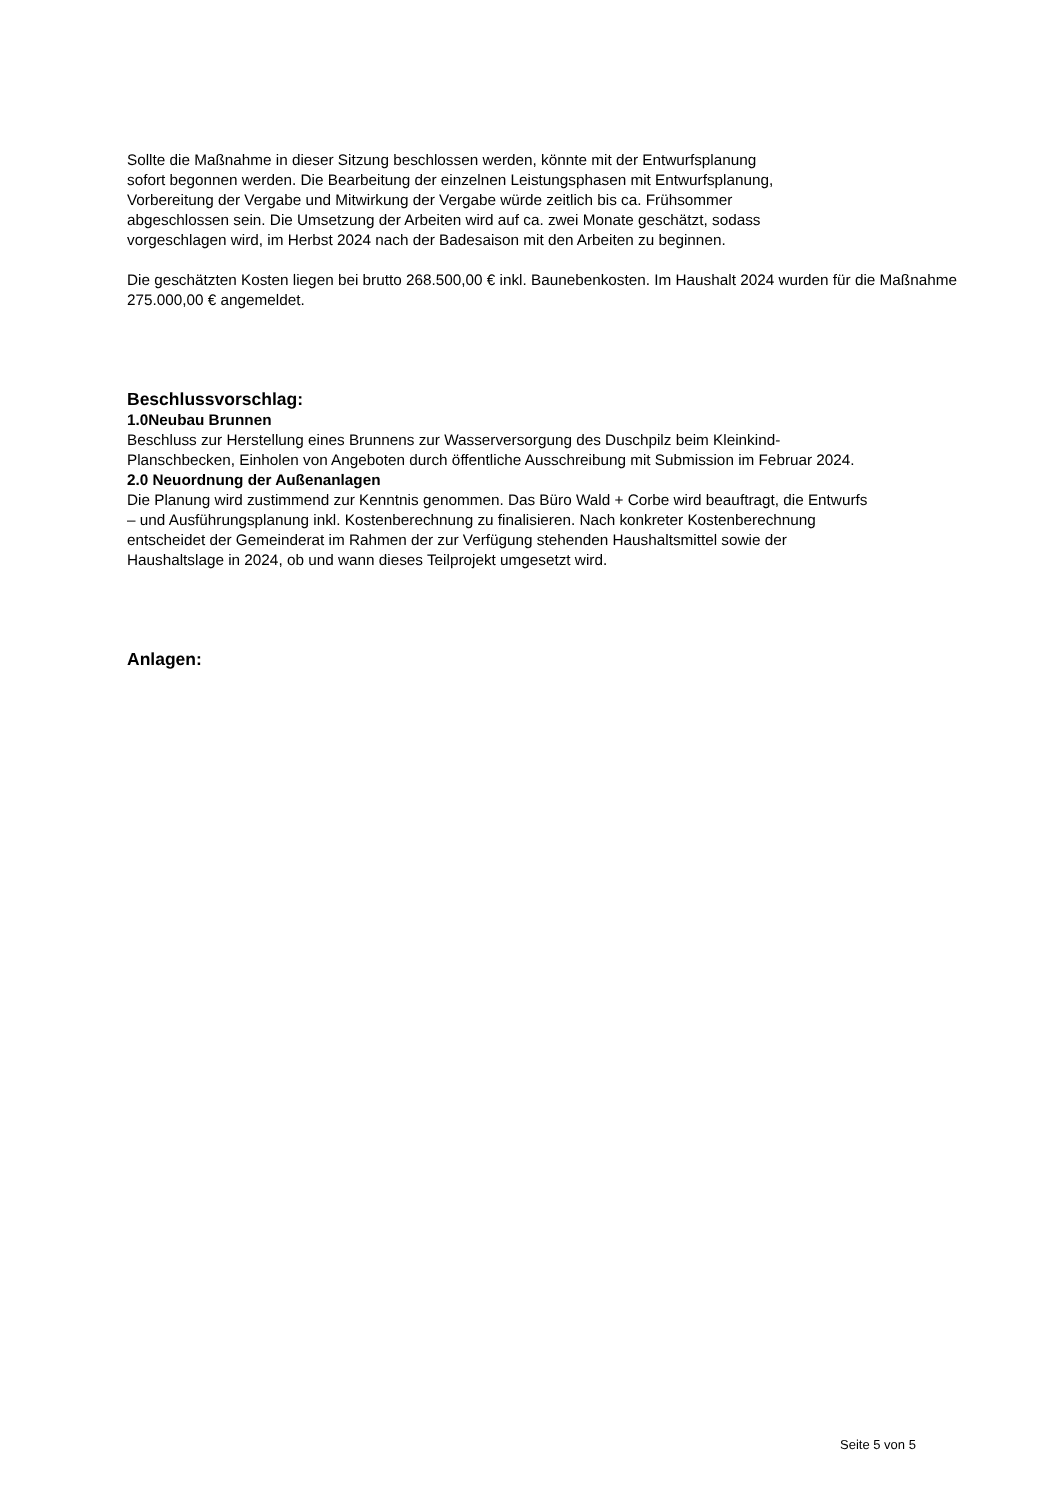Sollte die Maßnahme in dieser Sitzung beschlossen werden, könnte mit der Entwurfsplanung
sofort begonnen werden. Die Bearbeitung der einzelnen Leistungsphasen mit Entwurfsplanung,
Vorbereitung der Vergabe und Mitwirkung der Vergabe würde zeitlich bis ca. Frühsommer
abgeschlossen sein. Die Umsetzung der Arbeiten wird auf ca. zwei Monate geschätzt, sodass
vorgeschlagen wird, im Herbst 2024 nach der Badesaison mit den Arbeiten zu beginnen.
Die geschätzten Kosten liegen bei brutto 268.500,00 € inkl. Baunebenkosten. Im Haushalt 2024 wurden für die Maßnahme 275.000,00 € angemeldet.
Beschlussvorschlag:
1.0Neubau Brunnen
Beschluss zur Herstellung eines Brunnens zur Wasserversorgung des Duschpilz beim Kleinkind-
Planschbecken, Einholen von Angeboten durch öffentliche Ausschreibung mit Submission im Februar 2024.
2.0 Neuordnung der Außenanlagen
Die Planung wird zustimmend zur Kenntnis genommen. Das Büro Wald + Corbe wird beauftragt, die Entwurfs
– und Ausführungsplanung inkl. Kostenberechnung zu finalisieren. Nach konkreter Kostenberechnung
entscheidet der Gemeinderat im Rahmen der zur Verfügung stehenden Haushaltsmittel sowie der
Haushaltslage in 2024, ob und wann dieses Teilprojekt umgesetzt wird.
Anlagen:
Seite 5 von 5